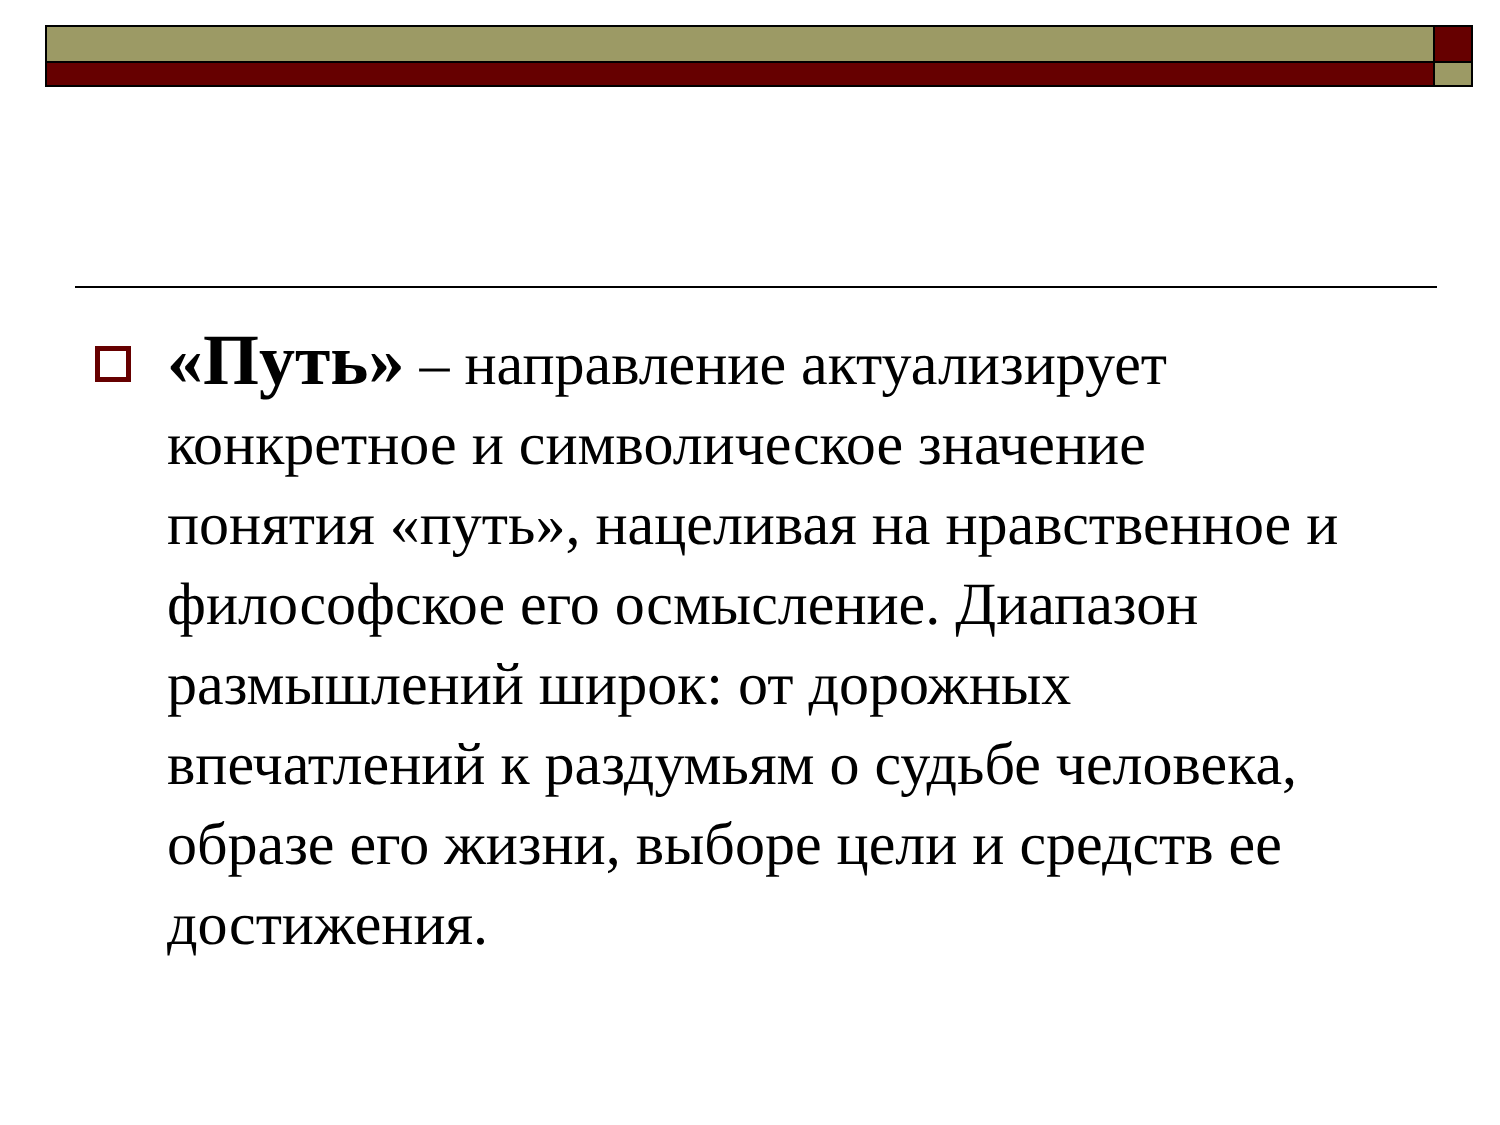«Путь» – направление актуализирует конкретное и символическое значение понятия «путь», нацеливая на нравственное и философское его осмысление. Диапазон размышлений широк: от дорожных впечатлений к раздумьям о судьбе человека, образе его жизни, выборе цели и средств ее достижения.